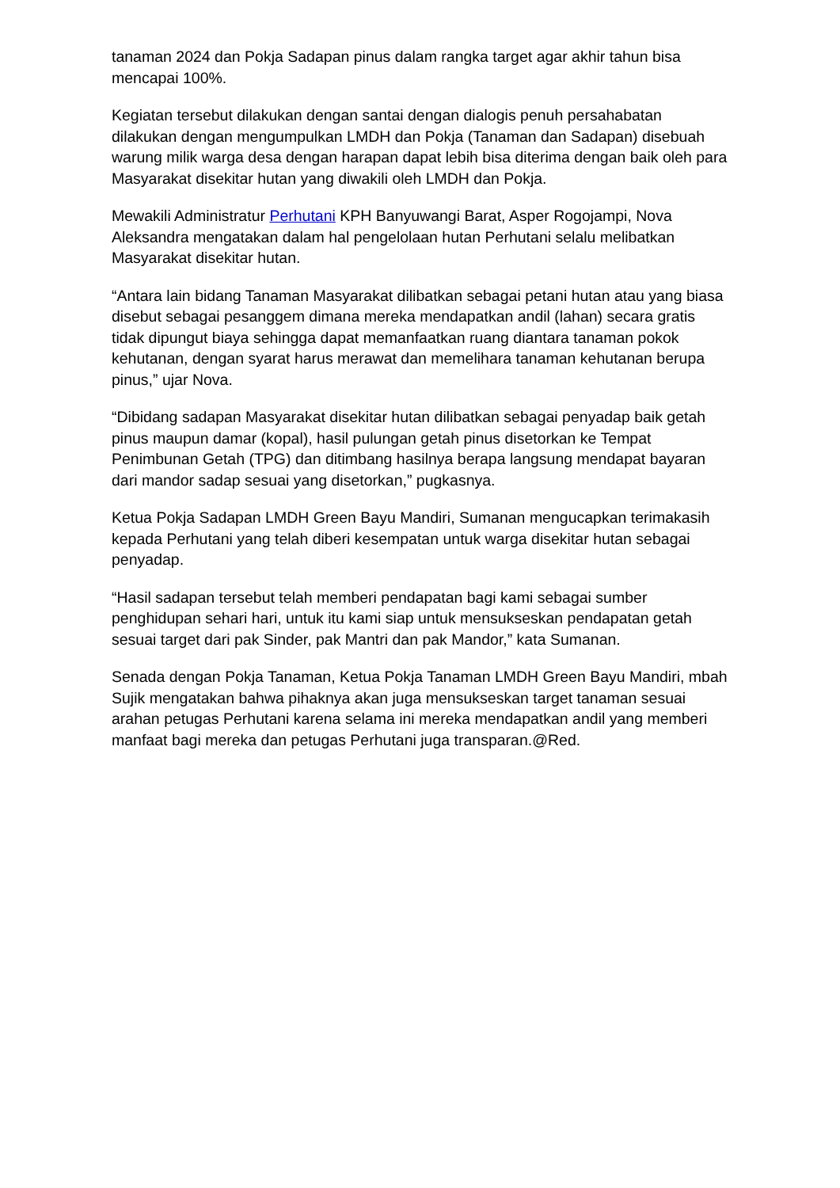tanaman 2024 dan Pokja Sadapan pinus dalam rangka target agar akhir tahun bisa mencapai 100%.
Kegiatan tersebut dilakukan dengan santai dengan dialogis penuh persahabatan dilakukan dengan mengumpulkan LMDH dan Pokja (Tanaman dan Sadapan) disebuah warung milik warga desa dengan harapan dapat lebih bisa diterima dengan baik oleh para Masyarakat disekitar hutan yang diwakili oleh LMDH dan Pokja.
Mewakili Administratur Perhutani KPH Banyuwangi Barat, Asper Rogojampi, Nova Aleksandra mengatakan dalam hal pengelolaan hutan Perhutani selalu melibatkan Masyarakat disekitar hutan.
“Antara lain bidang Tanaman Masyarakat dilibatkan sebagai petani hutan atau yang biasa disebut sebagai pesanggem dimana mereka mendapatkan andil (lahan) secara gratis tidak dipungut biaya sehingga dapat memanfaatkan ruang diantara tanaman pokok kehutanan, dengan syarat harus merawat dan memelihara tanaman kehutanan berupa pinus,” ujar Nova.
“Dibidang sadapan Masyarakat disekitar hutan dilibatkan sebagai penyadap baik getah pinus maupun damar (kopal), hasil pulungan getah pinus disetorkan ke Tempat Penimbunan Getah (TPG) dan ditimbang hasilnya berapa langsung mendapat bayaran dari mandor sadap sesuai yang disetorkan,” pugkasnya.
Ketua Pokja Sadapan LMDH Green Bayu Mandiri, Sumanan mengucapkan terimakasih kepada Perhutani yang telah diberi kesempatan untuk warga disekitar hutan sebagai penyadap.
“Hasil sadapan tersebut telah memberi pendapatan bagi kami sebagai sumber penghidupan sehari hari, untuk itu kami siap untuk mensukseskan pendapatan getah sesuai target dari pak Sinder, pak Mantri dan pak Mandor,” kata Sumanan.
Senada dengan Pokja Tanaman, Ketua Pokja Tanaman LMDH Green Bayu Mandiri, mbah Sujik mengatakan bahwa pihaknya akan juga mensukseskan target tanaman sesuai arahan petugas Perhutani karena selama ini mereka mendapatkan andil yang memberi manfaat bagi mereka dan petugas Perhutani juga transparan.@Red.